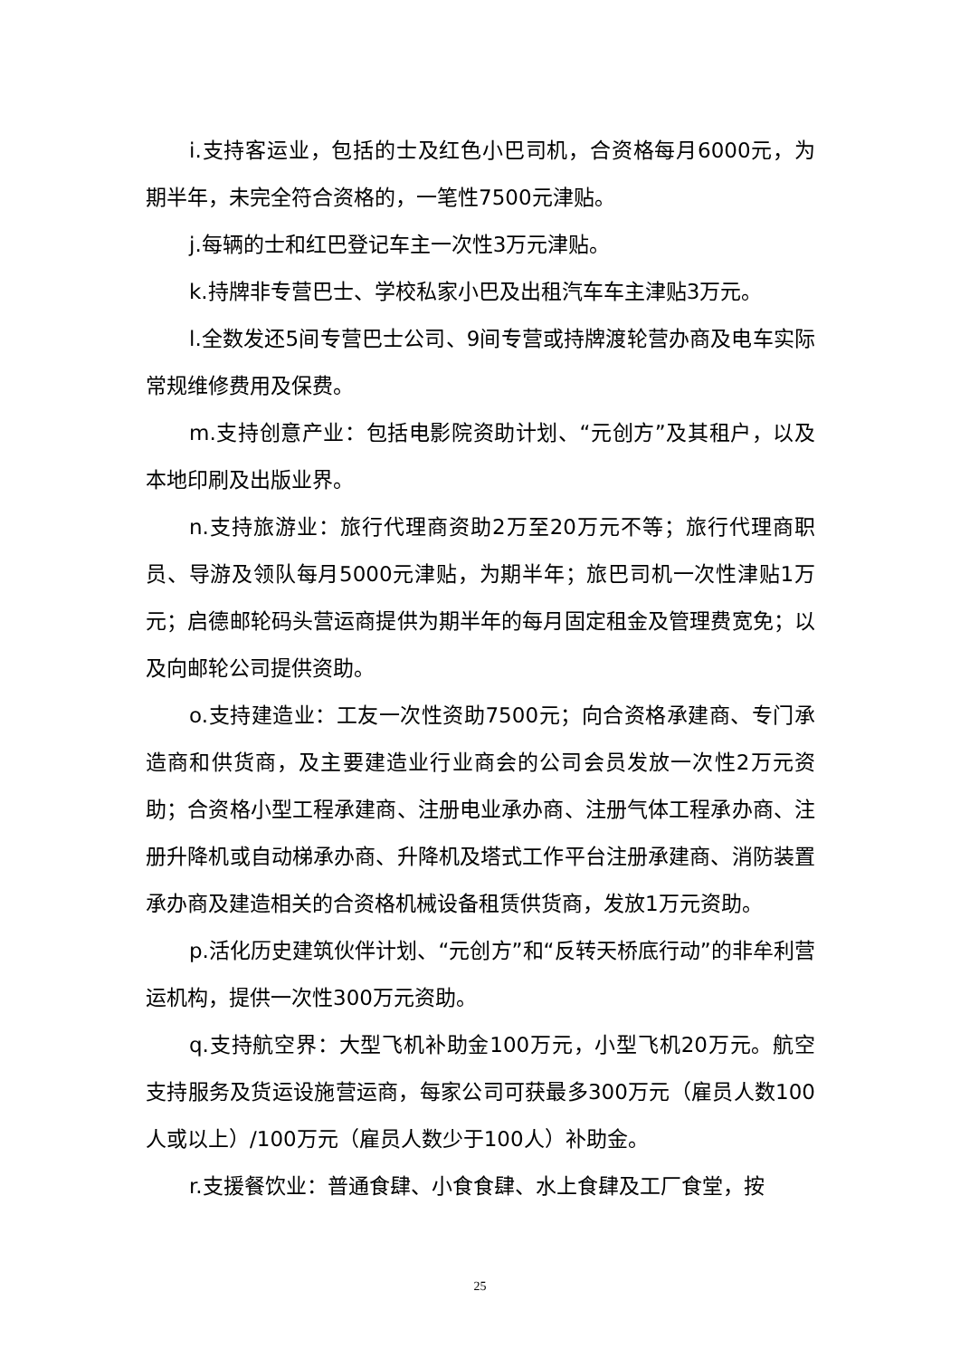i.支持客运业，包括的士及红色小巴司机，合资格每月6000元，为期半年，未完全符合资格的，一笔性7500元津贴。
j.每辆的士和红巴登记车主一次性3万元津贴。
k.持牌非专营巴士、学校私家小巴及出租汽车车主津贴3万元。
l.全数发还5间专营巴士公司、9间专营或持牌渡轮营办商及电车实际常规维修费用及保费。
m.支持创意产业：包括电影院资助计划、“元创方”及其租户，以及本地印刷及出版业界。
n.支持旅游业：旅行代理商资助2万至20万元不等；旅行代理商职员、导游及领队每月5000元津贴，为期半年；旅巴司机一次性津贴1万元；启德邮轮码头营运商提供为期半年的每月固定租金及管理费宽免；以及向邮轮公司提供资助。
o.支持建造业：工友一次性资助7500元；向合资格承建商、专门承造商和供货商，及主要建造业行业商会的公司会员发放一次性2万元资助；合资格小型工程承建商、注册电业承办商、注册气体工程承办商、注册升降机或自动梯承办商、升降机及塔式工作平台注册承建商、消防装置承办商及建造相关的合资格机械设备租赁供货商，发放1万元资助。
p.活化历史建筑伙伴计划、“元创方”和“反转天桥底行动”的非牟利营运机构，提供一次性300万元资助。
q.支持航空界：大型飞机补助金100万元，小型飞机20万元。航空支持服务及货运设施营运商，每家公司可获最多300万元（雇员人数100人或以上）/100万元（雇员人数少于100人）补助金。
r.支援餐饮业：普通食肆、小食食肆、水上食肆及工厂食堂，按
25